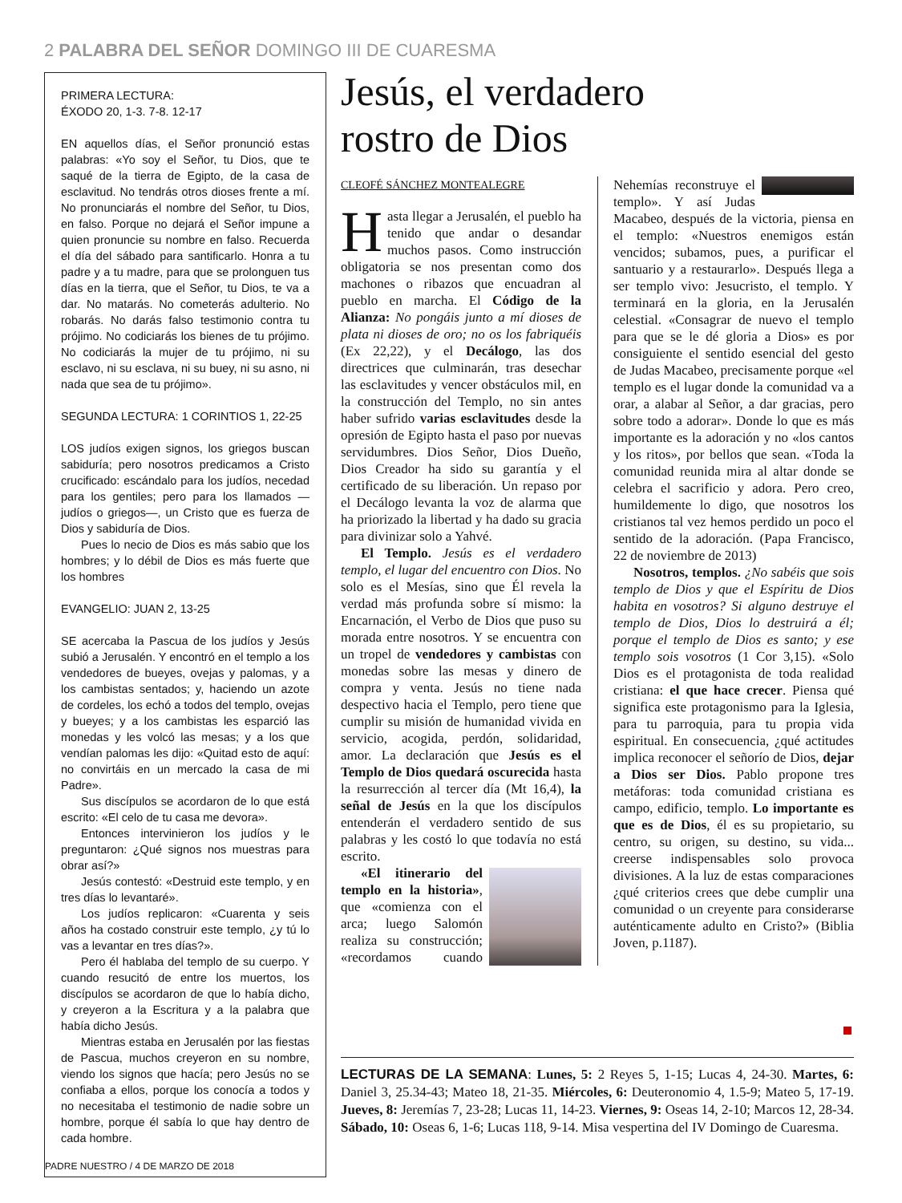2 PALABRA DEL SEÑOR DOMINGO III DE CUARESMA
PRIMERA LECTURA:
ÉXODO 20, 1-3. 7-8. 12-17
EN aquellos días, el Señor pronunció estas palabras: «Yo soy el Señor, tu Dios, que te saqué de la tierra de Egipto, de la casa de esclavitud. No tendrás otros dioses frente a mí. No pronunciarás el nombre del Señor, tu Dios, en falso. Porque no dejará el Señor impune a quien pronuncie su nombre en falso. Recuerda el día del sábado para santificarlo. Honra a tu padre y a tu madre, para que se prolonguen tus días en la tierra, que el Señor, tu Dios, te va a dar. No matarás. No cometerás adulterio. No robarás. No darás falso testimonio contra tu prójimo. No codiciarás los bienes de tu prójimo. No codiciarás la mujer de tu prójimo, ni su esclavo, ni su esclava, ni su buey, ni su asno, ni nada que sea de tu prójimo».
SEGUNDA LECTURA: 1 CORINTIOS 1, 22-25
LOS judíos exigen signos, los griegos buscan sabiduría; pero nosotros predicamos a Cristo crucificado: escándalo para los judíos, necedad para los gentiles; pero para los llamados —judíos o griegos—, un Cristo que es fuerza de Dios y sabiduría de Dios.
Pues lo necio de Dios es más sabio que los hombres; y lo débil de Dios es más fuerte que los hombres
EVANGELIO: JUAN 2, 13-25
SE acercaba la Pascua de los judíos y Jesús subió a Jerusalén. Y encontró en el templo a los vendedores de bueyes, ovejas y palomas, y a los cambistas sentados; y, haciendo un azote de cordeles, los echó a todos del templo, ovejas y bueyes; y a los cambistas les esparció las monedas y les volcó las mesas; y a los que vendían palomas les dijo: «Quitad esto de aquí: no convirtáis en un mercado la casa de mi Padre».
Sus discípulos se acordaron de lo que está escrito: «El celo de tu casa me devora».
Entonces intervinieron los judíos y le preguntaron: ¿Qué signos nos muestras para obrar así?»
Jesús contestó: «Destruid este templo, y en tres días lo levantaré».
Los judíos replicaron: «Cuarenta y seis años ha costado construir este templo, ¿y tú lo vas a levantar en tres días?».
Pero él hablaba del templo de su cuerpo. Y cuando resucitó de entre los muertos, los discípulos se acordaron de que lo había dicho, y creyeron a la Escritura y a la palabra que había dicho Jesús.
Mientras estaba en Jerusalén por las fiestas de Pascua, muchos creyeron en su nombre, viendo los signos que hacía; pero Jesús no se confiaba a ellos, porque los conocía a todos y no necesitaba el testimonio de nadie sobre un hombre, porque él sabía lo que hay dentro de cada hombre.
PADRE NUESTRO / 4 DE MARZO DE 2018
Jesús, el verdadero
rostro de Dios
CLEOFÉ SÁNCHEZ MONTEALEGRE
Hasta llegar a Jerusalén, el pueblo ha tenido que andar o desandar muchos pasos. Como instrucción obligatoria se nos presentan como dos machones o ribazos que encuadran al pueblo en marcha. El Código de la Alianza: No pongáis junto a mí dioses de plata ni dioses de oro; no os los fabriquéis (Ex 22,22), y el Decálogo, las dos directrices que culminarán, tras desechar las esclavitudes y vencer obstáculos mil, en la construcción del Templo, no sin antes haber sufrido varias esclavitudes desde la opresión de Egipto hasta el paso por nuevas servidumbres. Dios Señor, Dios Dueño, Dios Creador ha sido su garantía y el certificado de su liberación. Un repaso por el Decálogo levanta la voz de alarma que ha priorizado la libertad y ha dado su gracia para divinizar solo a Yahvé.
El Templo. Jesús es el verdadero templo, el lugar del encuentro con Dios. No solo es el Mesías, sino que Él revela la verdad más profunda sobre sí mismo: la Encarnación, el Verbo de Dios que puso su morada entre nosotros. Y se encuentra con un tropel de vendedores y cambistas con monedas sobre las mesas y dinero de compra y venta. Jesús no tiene nada despectivo hacia el Templo, pero tiene que cumplir su misión de humanidad vivida en servicio, acogida, perdón, solidaridad, amor. La declaración que Jesús es el Templo de Dios quedará oscurecida hasta la resurrección al tercer día (Mt 16,4), la señal de Jesús en la que los discípulos entenderán el verdadero sentido de sus palabras y les costó lo que todavía no está escrito.
«El itinerario del templo en la historia», que «comienza con el arca; luego Salomón realiza su construcción; «recordamos cuando Nehemías reconstruye el templo». Y así Judas Macabeo, después de la victoria, piensa en el templo: «Nuestros enemigos están vencidos; subamos, pues, a purificar el santuario y a restaurarlo». Después llega a ser templo vivo: Jesucristo, el templo. Y terminará en la gloria, en la Jerusalén celestial. «Consagrar de nuevo el templo para que se le dé gloria a Dios» es por consiguiente el sentido esencial del gesto de Judas Macabeo, precisamente porque «el templo es el lugar donde la comunidad va a orar, a alabar al Señor, a dar gracias, pero sobre todo a adorar». Donde lo que es más importante es la adoración y no «los cantos y los ritos», por bellos que sean. «Toda la comunidad reunida mira al altar donde se celebra el sacrificio y adora. Pero creo, humildemente lo digo, que nosotros los cristianos tal vez hemos perdido un poco el sentido de la adoración. (Papa Francisco, 22 de noviembre de 2013)
Nosotros, templos. ¿No sabéis que sois templo de Dios y que el Espíritu de Dios habita en vosotros? Si alguno destruye el templo de Dios, Dios lo destruirá a él; porque el templo de Dios es santo; y ese templo sois vosotros (1 Cor 3,15). «Solo Dios es el protagonista de toda realidad cristiana: el que hace crecer. Piensa qué significa este protagonismo para la Iglesia, para tu parroquia, para tu propia vida espiritual. En consecuencia, ¿qué actitudes implica reconocer el señorío de Dios, dejar a Dios ser Dios. Pablo propone tres metáforas: toda comunidad cristiana es campo, edificio, templo. Lo importante es que es de Dios, él es su propietario, su centro, su origen, su destino, su vida... creerse indispensables solo provoca divisiones. A la luz de estas comparaciones ¿qué criterios crees que debe cumplir una comunidad o un creyente para considerarse auténticamente adulto en Cristo?» (Biblia Joven, p.1187).
LECTURAS DE LA SEMANA: Lunes, 5: 2 Reyes 5, 1-15; Lucas 4, 24-30. Martes, 6: Daniel 3, 25.34-43; Mateo 18, 21-35. Miércoles, 6: Deuteronomio 4, 1.5-9; Mateo 5, 17-19. Jueves, 8: Jeremías 7, 23-28; Lucas 11, 14-23. Viernes, 9: Oseas 14, 2-10; Marcos 12, 28-34. Sábado, 10: Oseas 6, 1-6; Lucas 118, 9-14. Misa vespertina del IV Domingo de Cuaresma.